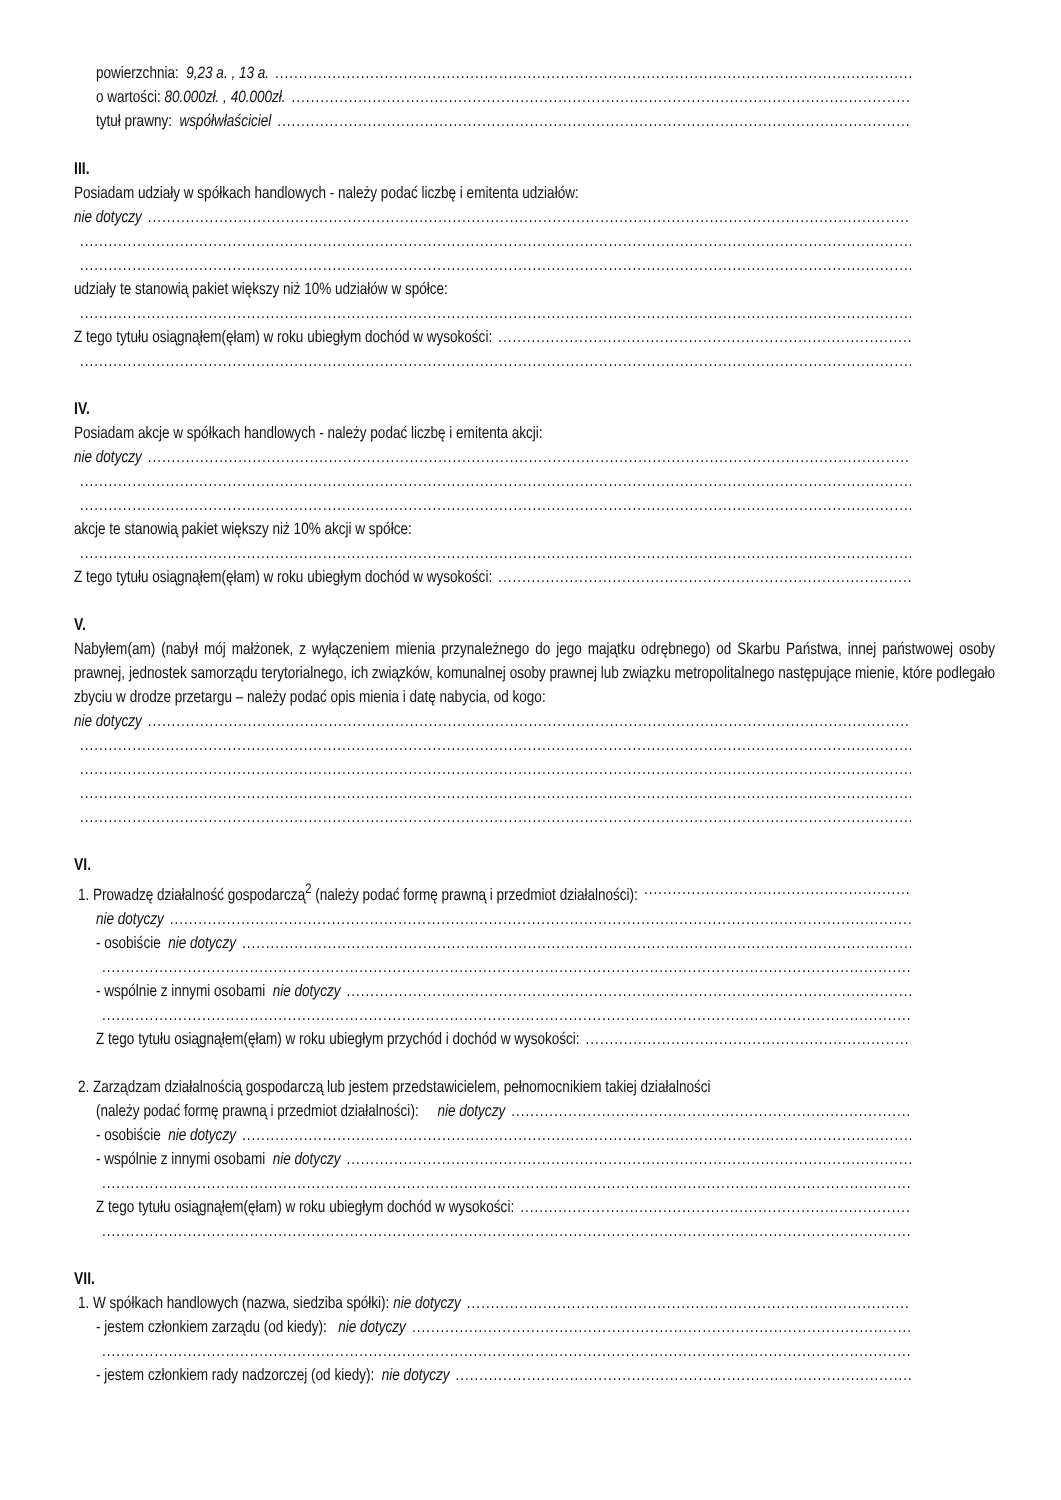powierzchnia: 9,23 a. , 13 a.
o wartości: 80.000zł. , 40.000zł.
tytuł prawny: współwłaściciel
III.
Posiadam udziały w spółkach handlowych - należy podać liczbę i emitenta udziałów:
nie dotyczy
udziały te stanowią pakiet większy niż 10% udziałów w spółce:
Z tego tytułu osiągnąłem(ęłam) w roku ubiegłym dochód w wysokości:
IV.
Posiadam akcje w spółkach handlowych - należy podać liczbę i emitenta akcji:
nie dotyczy
akcje te stanowią pakiet większy niż 10% akcji w spółce:
Z tego tytułu osiągnąłem(ęłam) w roku ubiegłym dochód w wysokości:
V.
Nabyłem(am) (nabył mój małżonek, z wyłączeniem mienia przynależnego do jego majątku odrębnego) od Skarbu Państwa, innej państwowej osoby prawnej, jednostek samorządu terytorialnego, ich związków, komunalnej osoby prawnej lub związku metropolitalnego następujące mienie, które podlegało zbyciu w drodze przetargu – należy podać opis mienia i datę nabycia, od kogo:
nie dotyczy
VI.
1. Prowadzę działalność gospodarczą<sup>2</sup> (należy podać formę prawną i przedmiot działalności):
nie dotyczy
- osobiście nie dotyczy
- wspólnie z innymi osobami nie dotyczy
Z tego tytułu osiągnąłem(ęłam) w roku ubiegłym przychód i dochód w wysokości:
2. Zarządzam działalnością gospodarczą lub jestem przedstawicielem, pełnomocnikiem takiej działalności
(należy podać formę prawną i przedmiot działalności): nie dotyczy
- osobiście nie dotyczy
- wspólnie z innymi osobami nie dotyczy
Z tego tytułu osiągnąłem(ęłam) w roku ubiegłym dochód w wysokości:
VII.
1. W spółkach handlowych (nazwa, siedziba spółki): nie dotyczy
- jestem członkiem zarządu (od kiedy): nie dotyczy
- jestem członkiem rady nadzorczej (od kiedy): nie dotyczy